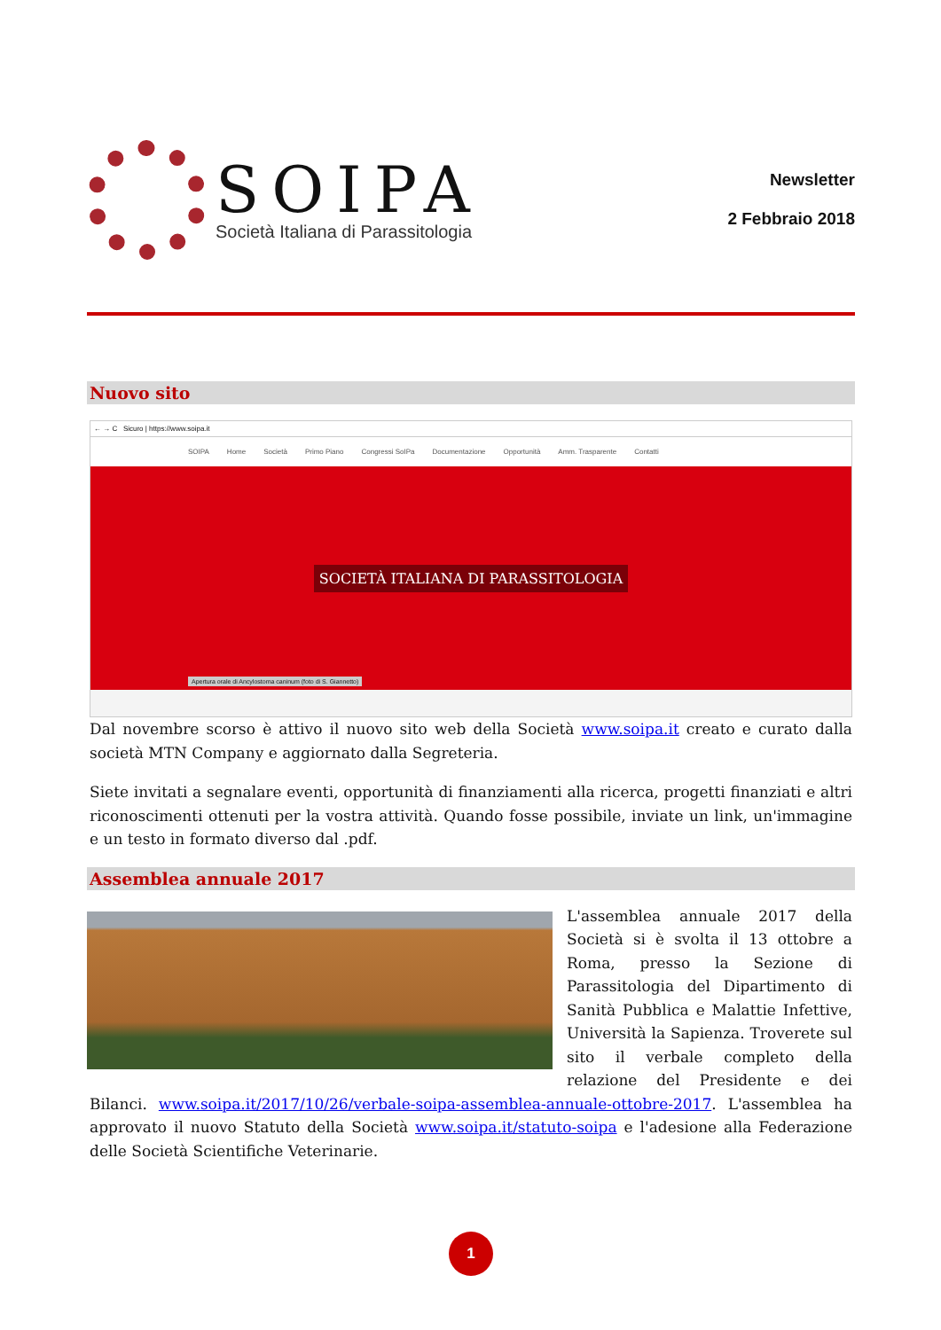SOIPA
Società Italiana di Parassitologia
Newsletter
2 Febbraio 2018
Nuovo sito
← → C Sicuro | https://www.soipa.it
SOIPA Home Società Primo Piano Congressi SoIPa Documentazione Opportunità Amm. Trasparente Contatti
SOCIETÀ ITALIANA DI PARASSITOLOGIA
Apertura orale di Ancylostoma caninum (foto di S. Giannetto)
Dal novembre scorso è attivo il nuovo sito web della Società www.soipa.it creato e curato dalla società MTN Company e aggiornato dalla Segreteria.
Siete invitati a segnalare eventi, opportunità di finanziamenti alla ricerca, progetti finanziati e altri riconoscimenti ottenuti per la vostra attività. Quando fosse possibile, inviate un link, un'immagine e un testo in formato diverso dal .pdf.
Assemblea annuale 2017
L'assemblea annuale 2017 della Società si è svolta il 13 ottobre a Roma, presso la Sezione di Parassitologia del Dipartimento di Sanità Pubblica e Malattie Infettive, Università la Sapienza. Troverete sul sito il verbale completo della relazione del Presidente e dei Bilanci. www.soipa.it/2017/10/26/verbale-soipa-assemblea-annuale-ottobre-2017. L'assemblea ha approvato il nuovo Statuto della Società www.soipa.it/statuto-soipa e l'adesione alla Federazione delle Società Scientifiche Veterinarie.
1